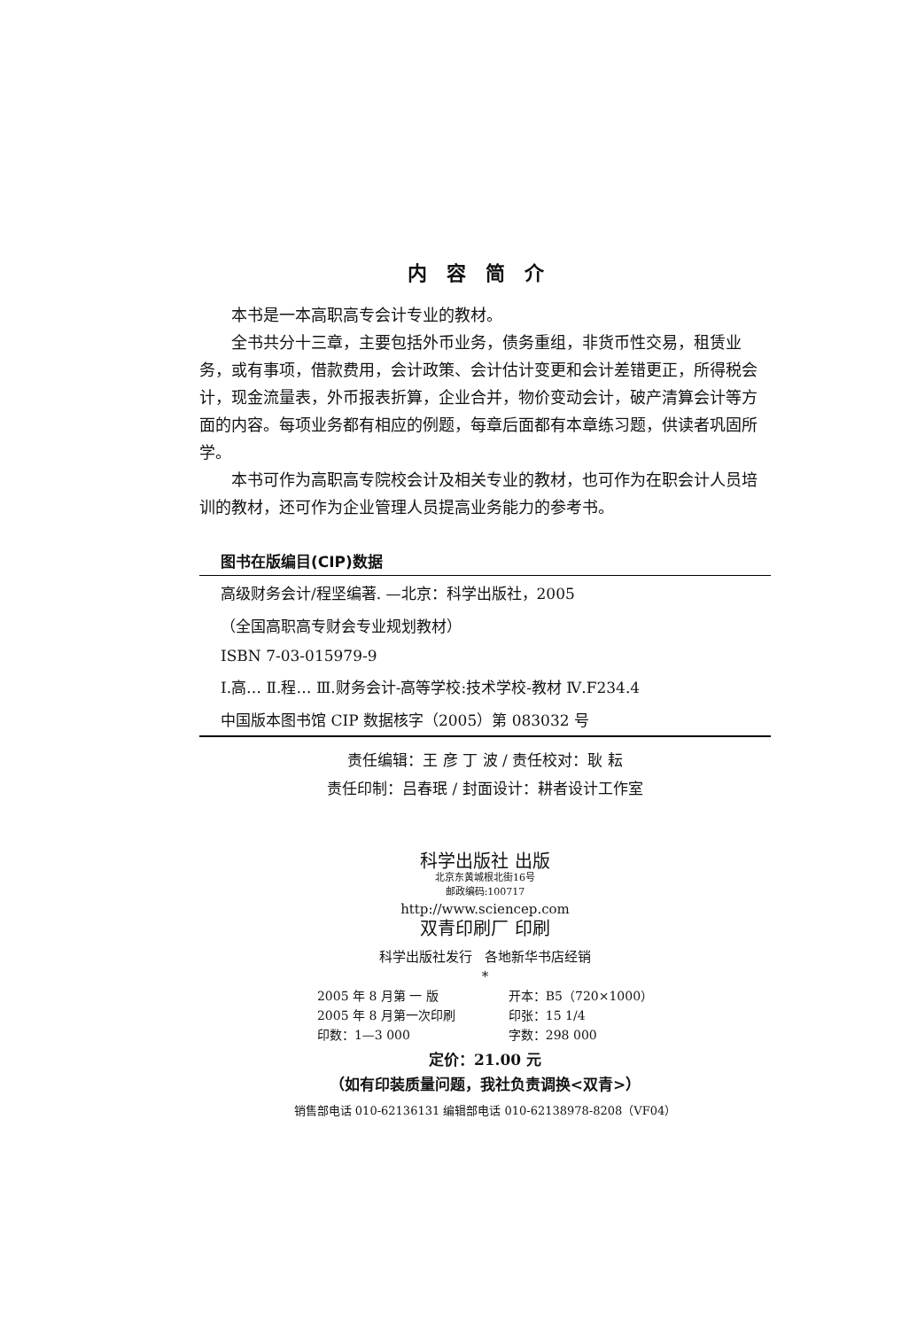内容简介
本书是一本高职高专会计专业的教材。
全书共分十三章，主要包括外币业务，债务重组，非货币性交易，租赁业务，或有事项，借款费用，会计政策、会计估计变更和会计差错更正，所得税会计，现金流量表，外币报表折算，企业合并，物价变动会计，破产清算会计等方面的内容。每项业务都有相应的例题，每章后面都有本章练习题，供读者巩固所学。
本书可作为高职高专院校会计及相关专业的教材，也可作为在职会计人员培训的教材，还可作为企业管理人员提高业务能力的参考书。
图书在版编目(CIP)数据
高级财务会计/程坚编著. —北京：科学出版社，2005
（全国高职高专财会专业规划教材）
ISBN 7-03-015979-9
Ⅰ.高… Ⅱ.程… Ⅲ.财务会计-高等学校:技术学校-教材 Ⅳ.F234.4
中国版本图书馆 CIP 数据核字（2005）第 083032 号
责任编辑：王 彦 丁 波 / 责任校对：耿 耘
责任印制：吕春珉 / 封面设计：耕者设计工作室
科学出版社 出版
北京东黄城根北街16号
邮政编码:100717
http://www.sciencep.com
双青印刷厂 印刷
科学出版社发行 各地新华书店经销
*
2005 年 8 月第 一 版
2005 年 8 月第一次印刷
印数：1—3 000
开本：B5（720×1000）
印张：15 1/4
字数：298 000
定价：21.00 元
（如有印装质量问题，我社负责调换<双青>）
销售部电话 010-62136131 编辑部电话 010-62138978-8208（VF04）